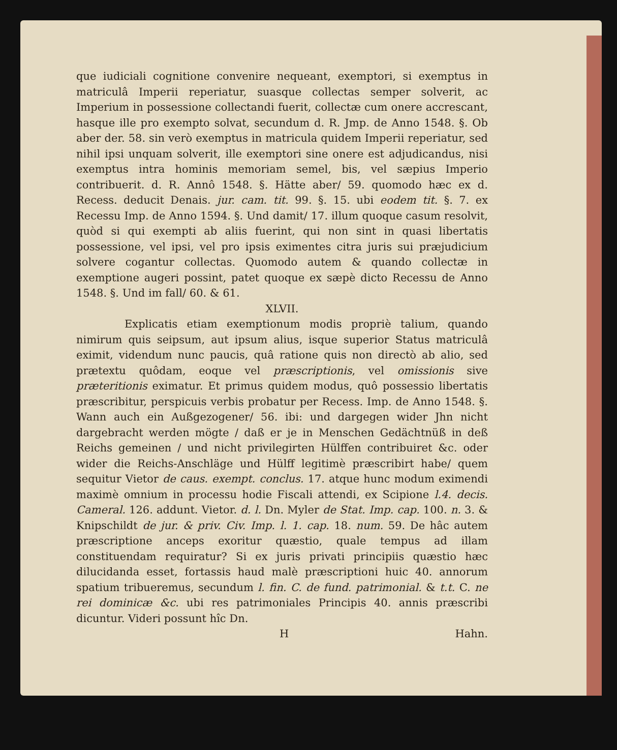que iudiciali cognitione convenire nequeant, exemptori, si exemptus in matriculâ Imperii reperiatur, suasque collectas semper solverit, ac Imperium in possessione collectandi fuerit, collectæ cum onere accrescant, hasque ille pro exempto solvat, secundum d. R. Jmp. de Anno 1548. §. Ob aber der. 58. sin verò exemptus in matricula quidem Imperii reperiatur, sed nihil ipsi unquam solverit, ille exemptori sine onere est adjudicandus, nisi exemptus intra hominis memoriam semel, bis, vel sæpius Imperio contribuerit. d. R. Annô 1548. §. Hätte aber/ 59. quomodo hæc ex d. Recess. deducit Denais. jur. cam. tit. 99. §. 15. ubi eodem tit. §. 7. ex Recessu Imp. de Anno 1594. §. Und damit/ 17. illum quoque casum resolvit, quòd si qui exempti ab aliis fuerint, qui non sint in quasi libertatis possessione, vel ipsi, vel pro ipsis eximentes citra juris sui præjudicium solvere cogantur collectas. Quomodo autem & quando collectæ in exemptione augeri possint, patet quoque ex sæpè dicto Recessu de Anno 1548. §. Und im fall/ 60. & 61.
XLVII.
Explicatis etiam exemptionum modis propriè talium, quando nimirum quis seipsum, aut ipsum alius, isque superior Status matriculâ eximit, videndum nunc paucis, quâ ratione quis non directò ab alio, sed prætextu quôdam, eoque vel præscriptionis, vel omissionis sive præteritionis eximatur. Et primus quidem modus, quô possessio libertatis præscribitur, perspicuis verbis probatur per Recess. Imp. de Anno 1548. §. Wann auch ein Außgezogener/ 56. ibi: und dargegen wider Jhn nicht dargebracht werden mögte / daß er je in Menschen Gedächtnüß in deß Reichs gemeinen / und nicht privilegirten Hülffen contribuiret &c. oder wider die Reichs-Anschläge und Hülff legitimè præscribirt habe/ quem sequitur Vietor de caus. exempt. conclus. 17. atque hunc modum eximendi maximè omnium in processu hodie Fiscali attendi, ex Scipione l.4. decis. Cameral. 126. addunt. Vietor. d. l. Dn. Myler de Stat. Imp. cap. 100. n. 3. & Knipschildt de jur. & priv. Civ. Imp. l. 1. cap. 18. num. 59. De hâc autem præscriptione anceps exoritur quæstio, quale tempus ad illam constituendam requiratur? Si ex juris privati principiis quæstio hæc dilucidanda esset, fortassis haud malè præscriptioni huic 40. annorum spatium tribueremus, secundum l. fin. C. de fund. patrimonial. & t.t. C. ne rei dominicæ &c. ubi res patrimoniales Principis 40. annis præscribi dicuntur. Videri possunt hîc Dn.
H Hahn.